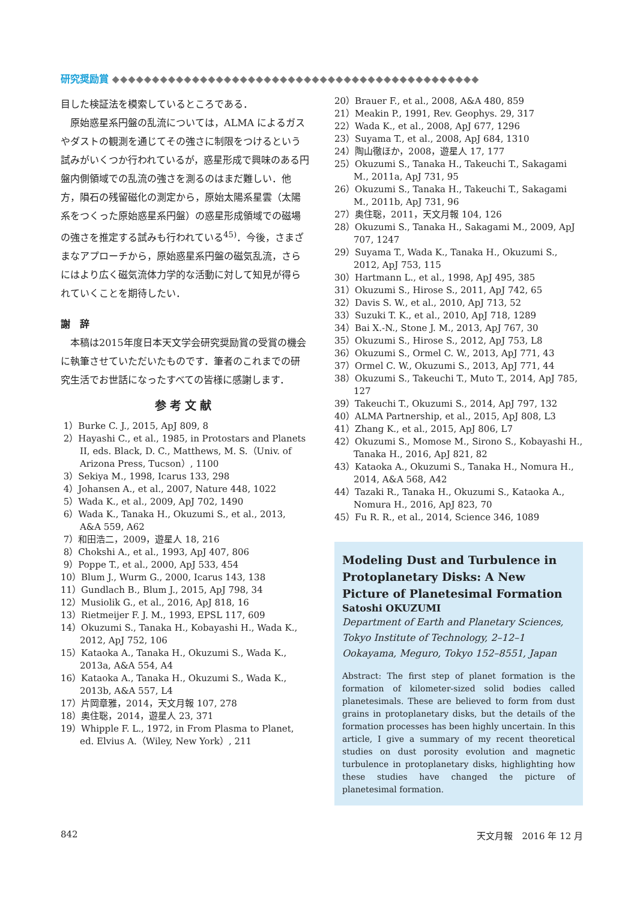研究奨励賞 ◆◆◆◆◆◆◆◆◆◆◆◆◆◆◆◆◆◆◆◆◆◆◆◆◆◆◆◆◆◆◆◆◆◆◆◆◆◆◆◆◆◆◆◆◆◆
目した検証法を模索しているところである．
原始惑星系円盤の乱流については，ALMA によるガスやダストの観測を通じてその強さに制限をつけるという試みがいくつか行われているが，惑星形成で興味のある円盤内側領域での乱流の強さを測るのはまだ難しい．他方，隕石の残留磁化の測定から，原始太陽系星雲（太陽系をつくった原始惑星系円盤）の惑星形成領域での磁場の強さを推定する試みも行われている<sup>45)</sup>．今後，さまざまなアプローチから，原始惑星系円盤の磁気乱流，さらにはより広く磁気流体力学的な活動に対して知見が得られていくことを期待したい．
謝　辞
本稿は2015年度日本天文学会研究奨励賞の受賞の機会に執筆させていただいたものです．筆者のこれまでの研究生活でお世話になったすべての皆様に感謝します．
参考文献
1）Burke C. J., 2015, ApJ 809, 8
2）Hayashi C., et al., 1985, in Protostars and Planets II, eds. Black, D. C., Matthews, M. S.（Univ. of Arizona Press, Tucson）, 1100
3）Sekiya M., 1998, Icarus 133, 298
4）Johansen A., et al., 2007, Nature 448, 1022
5）Wada K., et al., 2009, ApJ 702, 1490
6）Wada K., Tanaka H., Okuzumi S., et al., 2013, A&A 559, A62
7）和田浩二，2009，遊星人 18, 216
8）Chokshi A., et al., 1993, ApJ 407, 806
9）Poppe T., et al., 2000, ApJ 533, 454
10）Blum J., Wurm G., 2000, Icarus 143, 138
11）Gundlach B., Blum J., 2015, ApJ 798, 34
12）Musiolik G., et al., 2016, ApJ 818, 16
13）Rietmeijer F. J. M., 1993, EPSL 117, 609
14）Okuzumi S., Tanaka H., Kobayashi H., Wada K., 2012, ApJ 752, 106
15）Kataoka A., Tanaka H., Okuzumi S., Wada K., 2013a, A&A 554, A4
16）Kataoka A., Tanaka H., Okuzumi S., Wada K., 2013b, A&A 557, L4
17）片岡章雅，2014，天文月報 107, 278
18）奥住聡，2014，遊星人 23, 371
19）Whipple F. L., 1972, in From Plasma to Planet, ed. Elvius A.（Wiley, New York）, 211
20）Brauer F., et al., 2008, A&A 480, 859
21）Meakin P., 1991, Rev. Geophys. 29, 317
22）Wada K., et al., 2008, ApJ 677, 1296
23）Suyama T., et al., 2008, ApJ 684, 1310
24）陶山徹ほか，2008，遊星人 17, 177
25）Okuzumi S., Tanaka H., Takeuchi T., Sakagami M., 2011a, ApJ 731, 95
26）Okuzumi S., Tanaka H., Takeuchi T., Sakagami M., 2011b, ApJ 731, 96
27）奥住聡，2011，天文月報 104, 126
28）Okuzumi S., Tanaka H., Sakagami M., 2009, ApJ 707, 1247
29）Suyama T., Wada K., Tanaka H., Okuzumi S., 2012, ApJ 753, 115
30）Hartmann L., et al., 1998, ApJ 495, 385
31）Okuzumi S., Hirose S., 2011, ApJ 742, 65
32）Davis S. W., et al., 2010, ApJ 713, 52
33）Suzuki T. K., et al., 2010, ApJ 718, 1289
34）Bai X.-N., Stone J. M., 2013, ApJ 767, 30
35）Okuzumi S., Hirose S., 2012, ApJ 753, L8
36）Okuzumi S., Ormel C. W., 2013, ApJ 771, 43
37）Ormel C. W., Okuzumi S., 2013, ApJ 771, 44
38）Okuzumi S., Takeuchi T., Muto T., 2014, ApJ 785, 127
39）Takeuchi T., Okuzumi S., 2014, ApJ 797, 132
40）ALMA Partnership, et al., 2015, ApJ 808, L3
41）Zhang K., et al., 2015, ApJ 806, L7
42）Okuzumi S., Momose M., Sirono S., Kobayashi H., Tanaka H., 2016, ApJ 821, 82
43）Kataoka A., Okuzumi S., Tanaka H., Nomura H., 2014, A&A 568, A42
44）Tazaki R., Tanaka H., Okuzumi S., Kataoka A., Nomura H., 2016, ApJ 823, 70
45）Fu R. R., et al., 2014, Science 346, 1089
Modeling Dust and Turbulence in Protoplanetary Disks: A New Picture of Planetesimal Formation
Satoshi OKUZUMI
Department of Earth and Planetary Sciences, Tokyo Institute of Technology, 2–12–1 Ookayama, Meguro, Tokyo 152–8551, Japan
Abstract: The first step of planet formation is the formation of kilometer-sized solid bodies called planetesimals. These are believed to form from dust grains in protoplanetary disks, but the details of the formation processes has been highly uncertain. In this article, I give a summary of my recent theoretical studies on dust porosity evolution and magnetic turbulence in protoplanetary disks, highlighting how these studies have changed the picture of planetesimal formation.
842 天文月報　2016 年 12 月